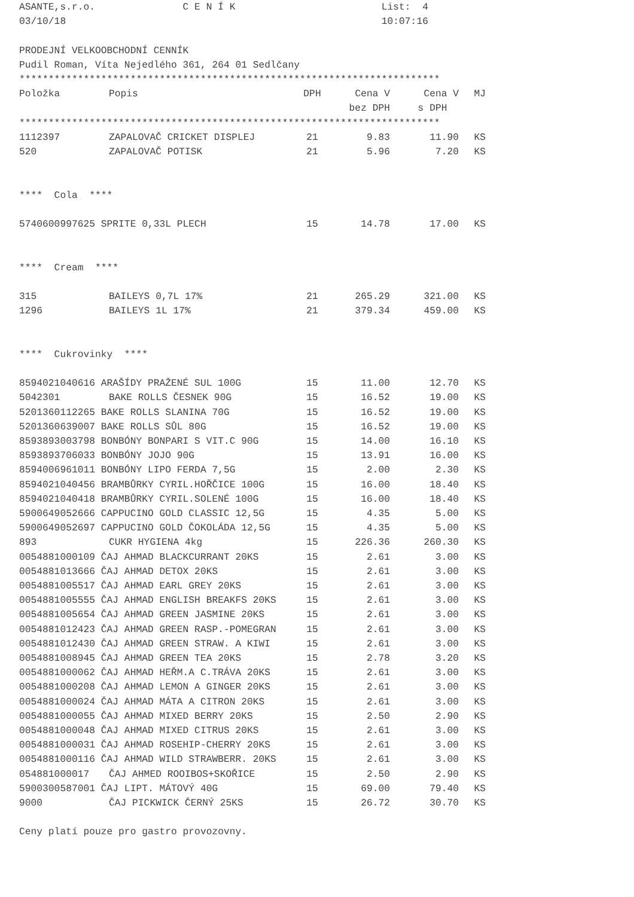ASANTE,s.r.o. C E N Í K List: 4
03/10/18 10:07:16
PRODEJNÍ VELKOOBCHODNÍ CENNÍK
Pudil Roman, Víta Nejedlého 361, 264 01 Sedlčany
************************************************************************
| Položka | Popis | DPH | Cena V | Cena V | MJ |
| --- | --- | --- | --- | --- | --- |
| | | | bez DPH | s DPH | |
************************************************************************
| 1112397 | ZAPALOVAČ CRICKET DISPLEJ | 21 | 9.83 | 11.90 | KS |
| 520 | ZAPALOVAČ POTISK | 21 | 5.96 | 7.20 | KS |
| **** Cola **** | | | | | |
| 5740600997625 SPRITE 0,33L PLECH | | 15 | 14.78 | 17.00 | KS |
| **** Cream **** | | | | | |
| 315 | BAILEYS 0,7L 17% | 21 | 265.29 | 321.00 | KS |
| 1296 | BAILEYS 1L 17% | 21 | 379.34 | 459.00 | KS |
| **** Cukrovinky **** | | | | | |
| 8594021040616 ARAŠÍDY PRAŽENÉ SUL 100G | | 15 | 11.00 | 12.70 | KS |
| 5042301 | BAKE ROLLS ČESNEK 90G | 15 | 16.52 | 19.00 | KS |
| 5201360112265 BAKE ROLLS SLANINA 70G | | 15 | 16.52 | 19.00 | KS |
| 5201360639007 BAKE ROLLS SŮL 80G | | 15 | 16.52 | 19.00 | KS |
| 8593893003798 BONBÓNY BONPARI S VIT.C 90G | | 15 | 14.00 | 16.10 | KS |
| 8593893706033 BONBÓNY JOJO 90G | | 15 | 13.91 | 16.00 | KS |
| 8594006961011 BONBÓNY LIPO FERDA 7,5G | | 15 | 2.00 | 2.30 | KS |
| 8594021040456 BRAMBŮRKY CYRIL.HOŘČICE 100G | | 15 | 16.00 | 18.40 | KS |
| 8594021040418 BRAMBŮRKY CYRIL.SOLENÉ 100G | | 15 | 16.00 | 18.40 | KS |
| 5900649052666 CAPPUCINO GOLD CLASSIC 12,5G | | 15 | 4.35 | 5.00 | KS |
| 5900649052697 CAPPUCINO GOLD ČOKOLÁDA 12,5G | | 15 | 4.35 | 5.00 | KS |
| 893 | CUKR HYGIENA 4kg | 15 | 226.36 | 260.30 | KS |
| 0054881000109 ČAJ AHMAD BLACKCURRANT 20KS | | 15 | 2.61 | 3.00 | KS |
| 0054881013666 ČAJ AHMAD DETOX 20KS | | 15 | 2.61 | 3.00 | KS |
| 0054881005517 ČAJ AHMAD EARL GREY 20KS | | 15 | 2.61 | 3.00 | KS |
| 0054881005555 ČAJ AHMAD ENGLISH BREAKFS 20KS | | 15 | 2.61 | 3.00 | KS |
| 0054881005654 ČAJ AHMAD GREEN JASMINE 20KS | | 15 | 2.61 | 3.00 | KS |
| 0054881012423 ČAJ AHMAD GREEN RASP.-POMEGRAN | | 15 | 2.61 | 3.00 | KS |
| 0054881012430 ČAJ AHMAD GREEN STRAW. A KIWI | | 15 | 2.61 | 3.00 | KS |
| 0054881008945 ČAJ AHMAD GREEN TEA 20KS | | 15 | 2.78 | 3.20 | KS |
| 0054881000062 ČAJ AHMAD HEŘM.A C.TRÁVA 20KS | | 15 | 2.61 | 3.00 | KS |
| 0054881000208 ČAJ AHMAD LEMON A GINGER 20KS | | 15 | 2.61 | 3.00 | KS |
| 0054881000024 ČAJ AHMAD MÁTA A CITRON 20KS | | 15 | 2.61 | 3.00 | KS |
| 0054881000055 ČAJ AHMAD MIXED BERRY 20KS | | 15 | 2.50 | 2.90 | KS |
| 0054881000048 ČAJ AHMAD MIXED CITRUS 20KS | | 15 | 2.61 | 3.00 | KS |
| 0054881000031 ČAJ AHMAD ROSEHIP-CHERRY 20KS | | 15 | 2.61 | 3.00 | KS |
| 0054881000116 ČAJ AHMAD WILD STRAWBERR. 20KS | | 15 | 2.61 | 3.00 | KS |
| 054881000017 | ČAJ AHMED ROOIBOS+SKOŘICE | 15 | 2.50 | 2.90 | KS |
| 5900300587001 ČAJ LIPT. MÁTOVÝ 40G | | 15 | 69.00 | 79.40 | KS |
| 9000 | ČAJ PICKWICK ČERNÝ 25KS | 15 | 26.72 | 30.70 | KS |
Ceny platí pouze pro gastro provozovny.